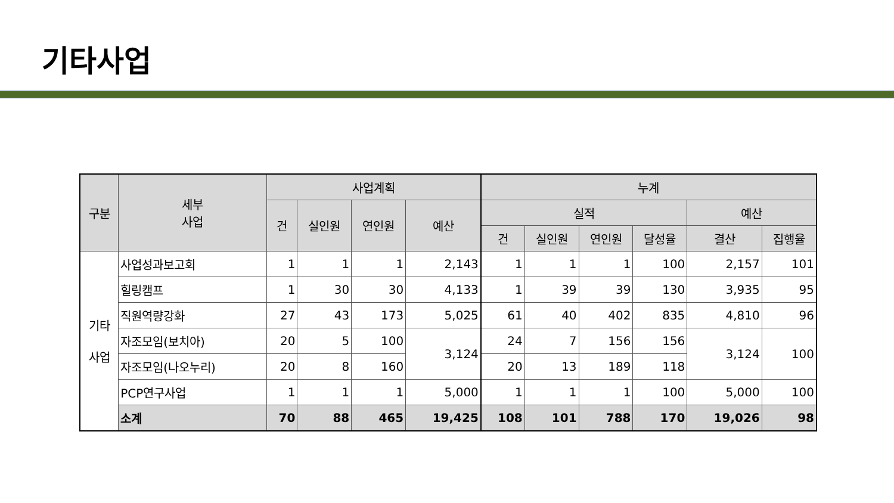기타사업
| 구분 | 세부 사업 | 사업계획 | | | | 누계 | | | | | |
| --- | --- | --- | --- | --- | --- | --- | --- | --- | --- | --- | --- |
| | | 건 | 실인원 | 연인원 | 예산 | 실적 | | | | 예산 | |
| | | | | | | 건 | 실인원 | 연인원 | 달성율 | 결산 | 집행율 |
| 기타 사업 | 사업성과보고회 | 1 | 1 | 1 | 2,143 | 1 | 1 | 1 | 100 | 2,157 | 101 |
| | 힐링캠프 | 1 | 30 | 30 | 4,133 | 1 | 39 | 39 | 130 | 3,935 | 95 |
| | 직원역량강화 | 27 | 43 | 173 | 5,025 | 61 | 40 | 402 | 835 | 4,810 | 96 |
| | 자조모임(보치아) | 20 | 5 | 100 | 3,124 | 24 | 7 | 156 | 156 | 3,124 | 100 |
| | 자조모임(나오누리) | 20 | 8 | 160 | | 20 | 13 | 189 | 118 | | |
| | PCP연구사업 | 1 | 1 | 1 | 5,000 | 1 | 1 | 1 | 100 | 5,000 | 100 |
| | 소계 | 70 | 88 | 465 | 19,425 | 108 | 101 | 788 | 170 | 19,026 | 98 |